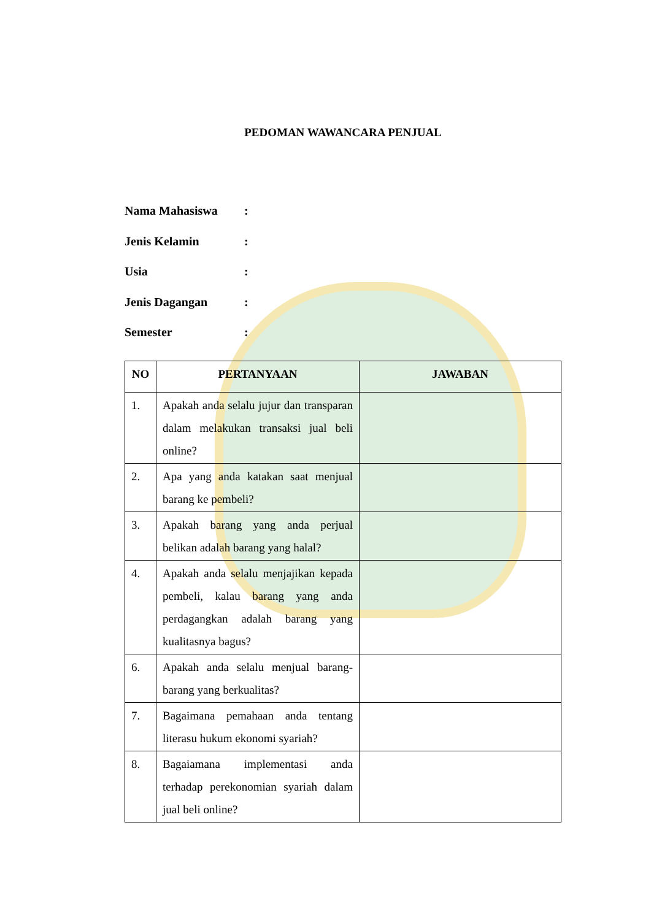PEDOMAN WAWANCARA PENJUAL
Nama Mahasiswa:
Jenis Kelamin:
Usia:
Jenis Dagangan:
Semester:
| NO | PERTANYAAN | JAWABAN |
| --- | --- | --- |
| 1. | Apakah anda selalu jujur dan transparan dalam melakukan transaksi jual beli online? | |
| 2. | Apa yang anda katakan saat menjual barang ke pembeli? | |
| 3. | Apakah barang yang anda perjual belikan adalah barang yang halal? | |
| 4. | Apakah anda selalu menjajikan kepada pembeli, kalau barang yang anda perdagangkan adalah barang yang kualitasnya bagus? | |
| 6. | Apakah anda selalu menjual barang-barang yang berkualitas? | |
| 7. | Bagaimana pemahaan anda tentang literasu hukum ekonomi syariah? | |
| 8. | Bagaiamana implementasi anda terhadap perekonomian syariah dalam jual beli online? | |